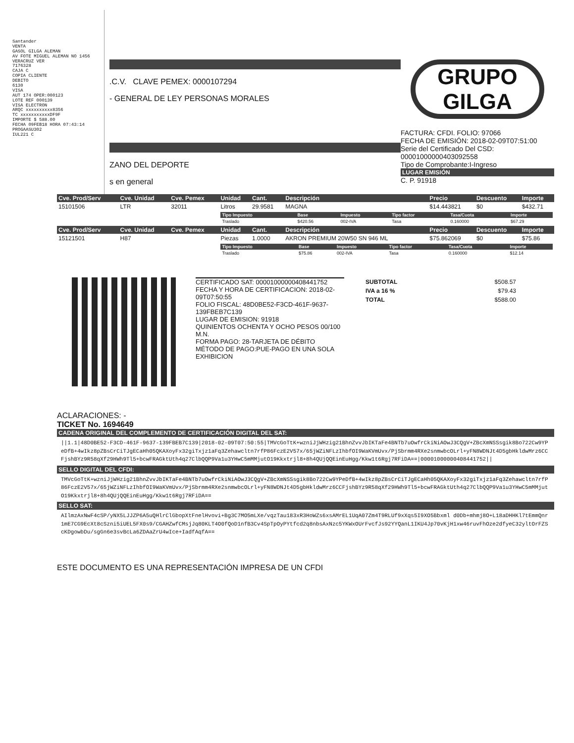Santander
VENTA
GASOL GILGA ALEMAN
AV FOTE MIGUEL ALEMAN NO 1456
VERACRUZ VER
7176328
CAJA C
COPIA CLIENTE
DEBITO
6130
VISA
AUT 174 OPER:000123
LOTE REF 000139
VISA ELECTRON
ARQC xxxxxxxxxx8356
TC xxxxxxxxxxxDF9F
IMPORTE $ 588.00
FECHA 09FEB18 HORA 07:43:14
PROGAASU302
IUL221 C
.C.V. CLAVE PEMEX: 0000107294
- GENERAL DE LEY PERSONAS MORALES
ZANO DEL DEPORTE
s en general
GRUPO
GILGA
FACTURA: CFDI. FOLIO: 97066
FECHA DE EMISIÓN: 2018-02-09T07:51:00
Serie del Certificado Del CSD:
00001000000403092558
Tipo de Comprobante:I-Ingreso
LUGAR EMISIÓN
C. P. 91918
| Cve. Prod/Serv | Cve. Unidad | Cve. Pemex | Unidad | Cant. | Descripción | Precio | Descuento | Importe |
| --- | --- | --- | --- | --- | --- | --- | --- | --- |
| 15101506 | LTR | 32011 | Litros | 29.9581 | MAGNA | $14.443821 | $0 | $432.71 |
| | | | / Tipo Impuesto / Base / Impuesto / Tipo factor / Tasa/Cuota / Importe / / --- / --- / --- / --- / --- / --- / / Traslado / $420.56 / 002-IVA / Tasa / 0.160000 / $67.29 / | | | | | |
| Cve. Prod/Serv | Cve. Unidad | Cve. Pemex | Unidad | Cant. | Descripción | Precio | Descuento | Importe |
| 15121501 | H87 | | Piezas | 1.0000 | AKRON PREMIUM 20W50 SN 946 ML | $75.862069 | $0 | $75.86 |
| | | | / Tipo Impuesto / Base / Impuesto / Tipo factor / Tasa/Cuota / Importe / / --- / --- / --- / --- / --- / --- / / Traslado / $75.86 / 002-IVA / Tasa / 0.160000 / $12.14 / | | | | | |
CERTIFICADO SAT: 00001000000408441752
FECHA Y HORA DE CERTIFICACION: 2018-02-09T07:50:55
FOLIO FISCAL: 48D0BE52-F3CD-461F-9637-139FBEB7C139
LUGAR DE EMISION: 91918
QUINIENTOS OCHENTA Y OCHO PESOS 00/100 M.N.
FORMA PAGO: 28-TARJETA DE DÉBITO
MÉTODO DE PAGO:PUE-PAGO EN UNA SOLA EXHIBICION
| SUBTOTAL | $508.57 |
| IVA a 16 % | $79.43 |
| TOTAL | $588.00 |
ACLARACIONES: -
TICKET No. 1694649
CADENA ORIGINAL DEL COMPLEMENTO DE CERTIFICACIÓN DIGITAL DEL SAT:
||1.1|48D0BE52-F3CD-461F-9637-139FBEB7C139|2018-02-09T07:50:55|TMVcGoTtK+wzniJjWHzig21BhnZvvJbIKTaFe4BNTb7uOwfrCkiNiAOwJ3CQgV+ZBcXmNSSsgik8Bo722Cw9YPeDfB+4wIkz8pZBsCrCiTJgECaHh05QKAXoyFx32giTxjz1aFq3Zehawcltn7rfP86FczE2V57x/65jWZiNFLzIhbfOI9WaKVmUvx/PjSbrmm4RXe2snmwbcOLrl+yFN8WDNJt4D5gbHkldwMrz6CCFjshBYz9R58qXf29HWh9Tl5+bcwFRAGktUth4q27ClbQQP9Va1u3YHwC5mMMjutO19Kkxtrjl8+8h4QUjQQEinEuHgg/Kkw1t6Rgj7RFiDA==|00001000000408441752||
SELLO DIGITAL DEL CFDI:
TMVcGoTtK+wzniJjWHzig21BhnZvvJbIKTaFe4BNTb7uOwfrCkiNiAOwJ3CQgV+ZBcXmNSSsgik8Bo722Cw9YPeDfB+4wIkz8pZBsCrCiTJgECaHh05QKAXoyFx32giTxjz1aFq3Zehawcltn7rfP86FczE2V57x/65jWZiNFLzIhbfOI9WaKVmUvx/PjSbrmm4RXe2snmwbcOLrl+yFN8WDNJt4D5gbHkldwMrz6CCFjshBYz9R58qXf29HWh9Tl5+bcwFRAGktUth4q27ClbQQP9Va1u3YHwC5mMMjutO19Kkxtrjl8+8h4QUjQQEinEuHgg/Kkw1t6Rgj7RFiDA==
SELLO SAT:
AIlmzAxNwF4cSP/yNX5LJJZP6A5uQHlrClGbopXtFnelHvovi+Bg3C7MO5mLXe/vqzTau183xR3HoWZs6xsAMrEL1UqA07Zm4T9RLUf9xXqs5I9XO5Bbxml d0Db+mhmj8O+L18aDHHKl7tEmmQnr1mE7CG9EcXt8cSzni5iUEL5FX0s9/CGAHZwfCMsjJq80KLT4O0fQoD1nfB3Cv4SpTpOyPYtfcd2q8nbsAxNzc5YKWxOUrFvcfJs92YYQanL1IKU4Jp70vKjH1xw46ruvFhOze2dfyeC32yltOrFZScKDgowbDu/sgGn6e3svBcLa6ZDAaZrU4wIce+IadfAqfA==
ESTE DOCUMENTO ES UNA REPRESENTACIÓN IMPRESA DE UN CFDI